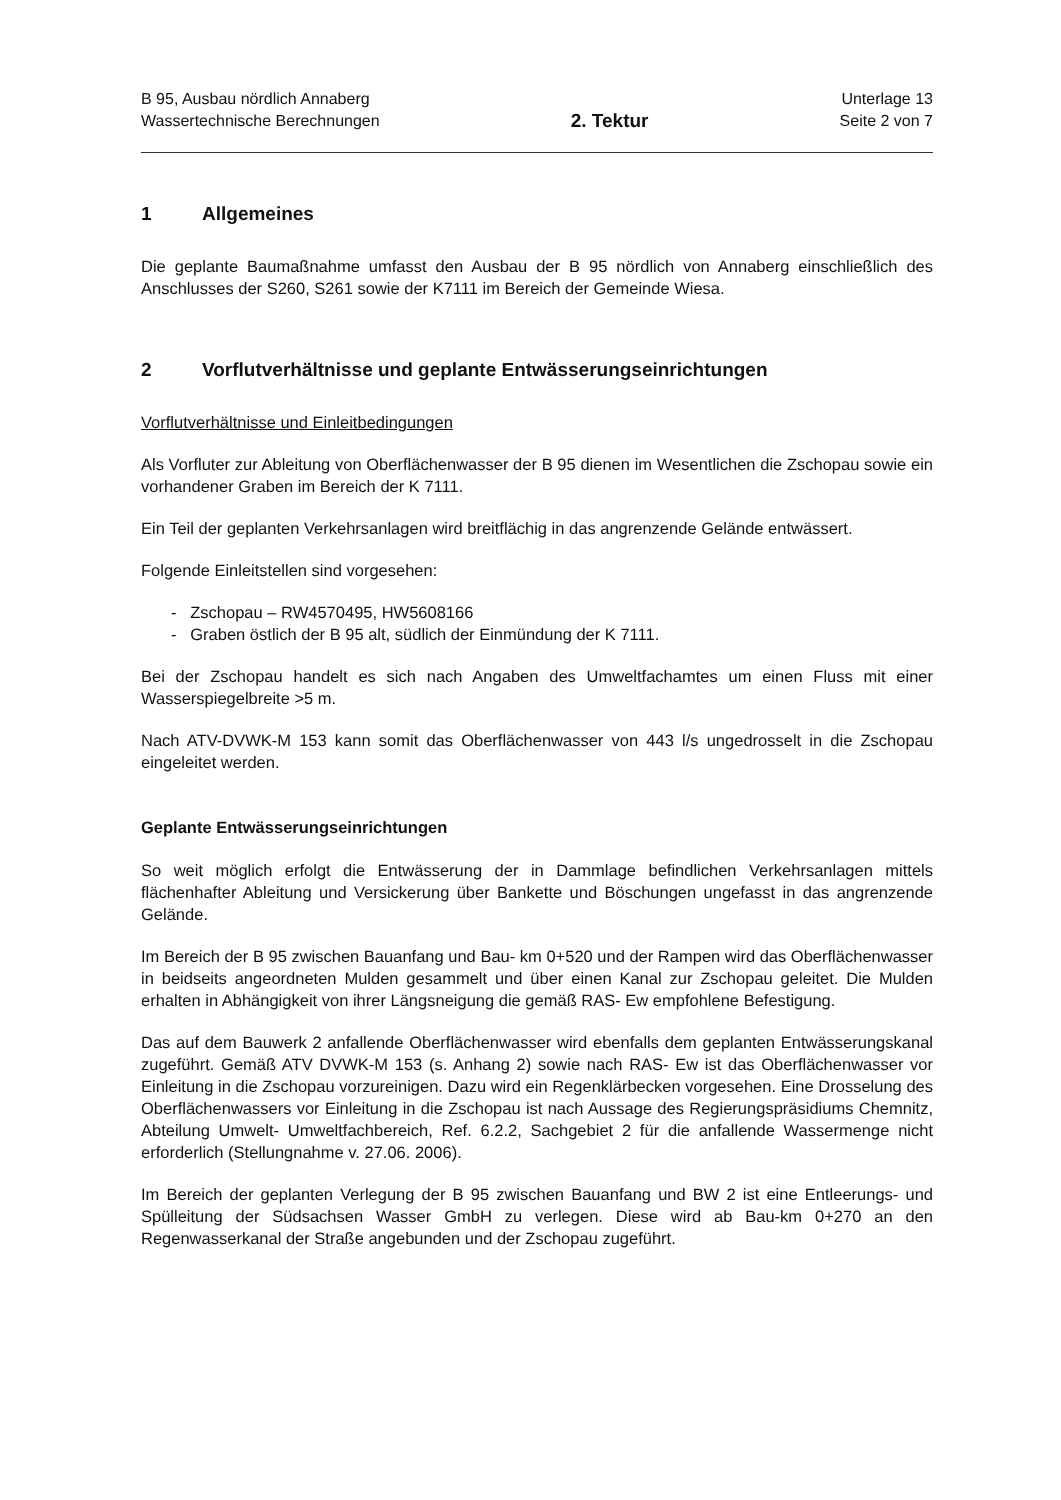B 95, Ausbau nördlich Annaberg
Wassertechnische Berechnungen
2. Tektur
Unterlage 13
Seite 2 von 7
1 Allgemeines
Die geplante Baumaßnahme umfasst den Ausbau der B 95 nördlich von Annaberg einschließlich des Anschlusses der S260, S261 sowie der K7111 im Bereich der Gemeinde Wiesa.
2 Vorflutverhältnisse und geplante Entwässerungseinrichtungen
Vorflutverhältnisse und Einleitbedingungen
Als Vorfluter zur Ableitung von Oberflächenwasser der B 95 dienen im Wesentlichen die Zschopau sowie ein vorhandener Graben im Bereich der K 7111.
Ein Teil der geplanten Verkehrsanlagen wird breitflächig in das angrenzende Gelände entwässert.
Folgende Einleitstellen sind vorgesehen:
- Zschopau – RW4570495, HW5608166
- Graben östlich der B 95 alt, südlich der Einmündung der K 7111.
Bei der Zschopau handelt es sich nach Angaben des Umweltfachamtes um einen Fluss mit einer Wasserspiegelbreite >5 m.
Nach ATV-DVWK-M 153 kann somit das Oberflächenwasser von 443 l/s ungedrosselt in die Zschopau eingeleitet werden.
Geplante Entwässerungseinrichtungen
So weit möglich erfolgt die Entwässerung der in Dammlage befindlichen Verkehrsanlagen mittels flächenhafter Ableitung und Versickerung über Bankette und Böschungen ungefasst in das angrenzende Gelände.
Im Bereich der B 95 zwischen Bauanfang und Bau- km 0+520 und der Rampen wird das Oberflächenwasser in beidseits angeordneten Mulden gesammelt und über einen Kanal zur Zschopau geleitet. Die Mulden erhalten in Abhängigkeit von ihrer Längsneigung die gemäß RAS- Ew empfohlene Befestigung.
Das auf dem Bauwerk 2 anfallende Oberflächenwasser wird ebenfalls dem geplanten Entwässerungskanal zugeführt. Gemäß ATV DVWK-M 153 (s. Anhang 2) sowie nach RAS- Ew ist das Oberflächenwasser vor Einleitung in die Zschopau vorzureinigen. Dazu wird ein Regenklärbecken vorgesehen. Eine Drosselung des Oberflächenwassers vor Einleitung in die Zschopau ist nach Aussage des Regierungspräsidiums Chemnitz, Abteilung Umwelt- Umweltfachbereich, Ref. 6.2.2, Sachgebiet 2 für die anfallende Wassermenge nicht erforderlich (Stellungnahme v. 27.06. 2006).
Im Bereich der geplanten Verlegung der B 95 zwischen Bauanfang und BW 2 ist eine Entleerungs- und Spülleitung der Südsachsen Wasser GmbH zu verlegen. Diese wird ab Bau-km 0+270 an den Regenwasserkanal der Straße angebunden und der Zschopau zugeführt.